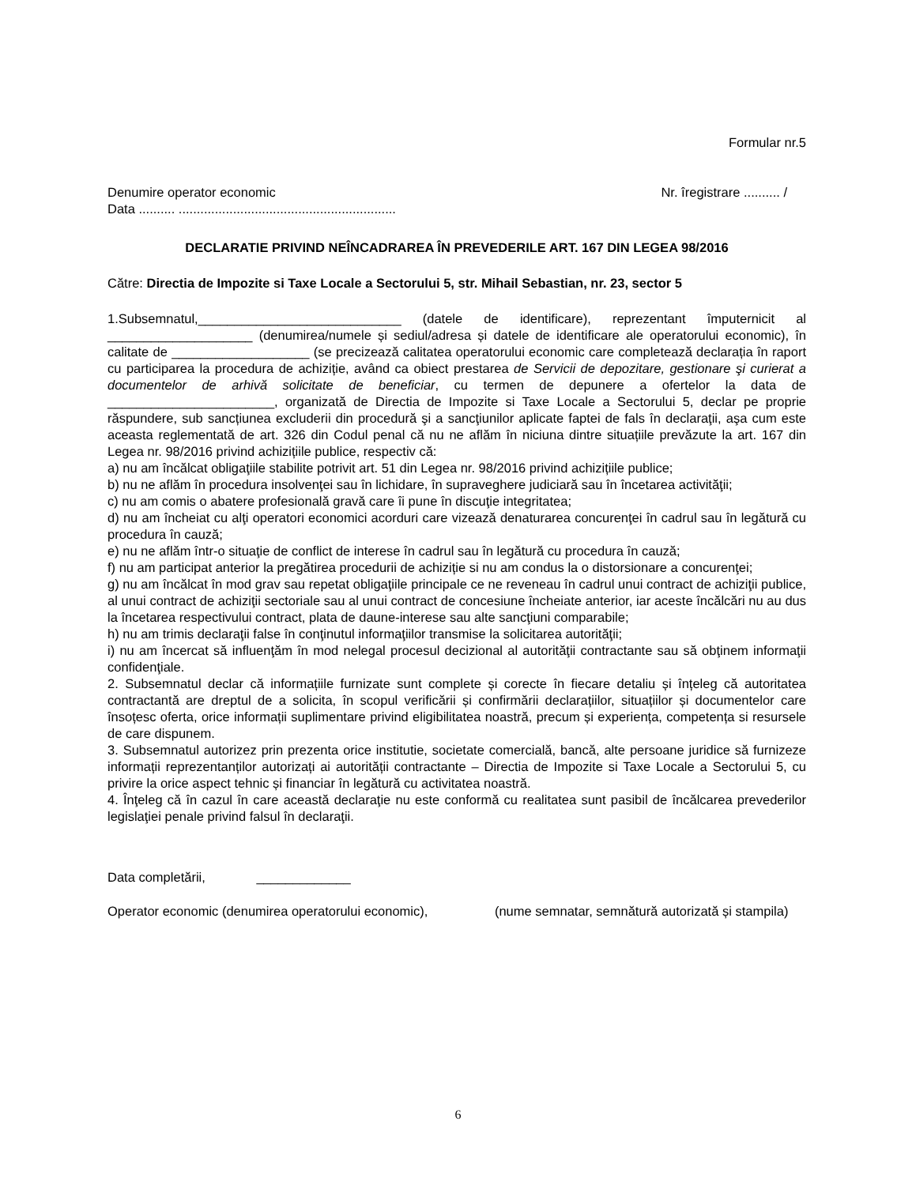Formular nr.5
Denumire operator economic Nr. îregistrare .......... /
Data .......... ............................................................
DECLARATIE PRIVIND NEÎNCADRAREA ÎN PREVEDERILE ART. 167 DIN LEGEA 98/2016
Către: Directia de Impozite si Taxe Locale a Sectorului 5, str. Mihail Sebastian, nr. 23, sector 5
1.Subsemnatul,____________________________ (datele de identificare), reprezentant împuternicit al ____________________ (denumirea/numele și sediul/adresa și datele de identificare ale operatorului economic), în calitate de ___________________ (se precizează calitatea operatorului economic care completează declarația în raport cu participarea la procedura de achiziție, având ca obiect prestarea de Servicii de depozitare, gestionare şi curierat a documentelor de arhivă solicitate de beneficiar, cu termen de depunere a ofertelor la data de _______________________, organizată de Directia de Impozite si Taxe Locale a Sectorului 5, declar pe proprie răspundere, sub sancțiunea excluderii din procedură şi a sancţiunilor aplicate faptei de fals în declaraţii, aşa cum este aceasta reglementată de art. 326 din Codul penal că nu ne aflăm în niciuna dintre situațiile prevăzute la art. 167 din Legea nr. 98/2016 privind achizițiile publice, respectiv că:
a) nu am încălcat obligaţiile stabilite potrivit art. 51 din Legea nr. 98/2016 privind achizițiile publice;
b) nu ne aflăm în procedura insolvenţei sau în lichidare, în supraveghere judiciară sau în încetarea activităţii;
c) nu am comis o abatere profesională gravă care îi pune în discuţie integritatea;
d) nu am încheiat cu alţi operatori economici acorduri care vizează denaturarea concurenţei în cadrul sau în legătură cu procedura în cauză;
e) nu ne aflăm într-o situaţie de conflict de interese în cadrul sau în legătură cu procedura în cauză;
f) nu am participat anterior la pregătirea procedurii de achiziție si nu am condus la o distorsionare a concurenţei;
g) nu am încălcat în mod grav sau repetat obligaţiile principale ce ne reveneau în cadrul unui contract de achiziţii publice, al unui contract de achiziţii sectoriale sau al unui contract de concesiune încheiate anterior, iar aceste încălcări nu au dus la încetarea respectivului contract, plata de daune-interese sau alte sancţiuni comparabile;
h) nu am trimis declaraţii false în conţinutul informaţiilor transmise la solicitarea autorităţii;
i) nu am încercat să influenţăm în mod nelegal procesul decizional al autorităţii contractante sau să obţinem informaţii confidenţiale.
2. Subsemnatul declar că informațiile furnizate sunt complete și corecte în fiecare detaliu și înțeleg că autoritatea contractantă are dreptul de a solicita, în scopul verificării și confirmării declarațiilor, situațiilor și documentelor care însoțesc oferta, orice informații suplimentare privind eligibilitatea noastră, precum și experiența, competența si resursele de care dispunem.
3. Subsemnatul autorizez prin prezenta orice institutie, societate comercială, bancă, alte persoane juridice să furnizeze informații reprezentanților autorizați ai autorității contractante – Directia de Impozite si Taxe Locale a Sectorului 5, cu privire la orice aspect tehnic și financiar în legătură cu activitatea noastră.
4. Înţeleg că în cazul în care această declaraţie nu este conformă cu realitatea sunt pasibil de încălcarea prevederilor legislaţiei penale privind falsul în declaraţii.
Data completării, _____________
Operator economic (denumirea operatorului economic), (nume semnatar, semnătură autorizată și stampila)
6